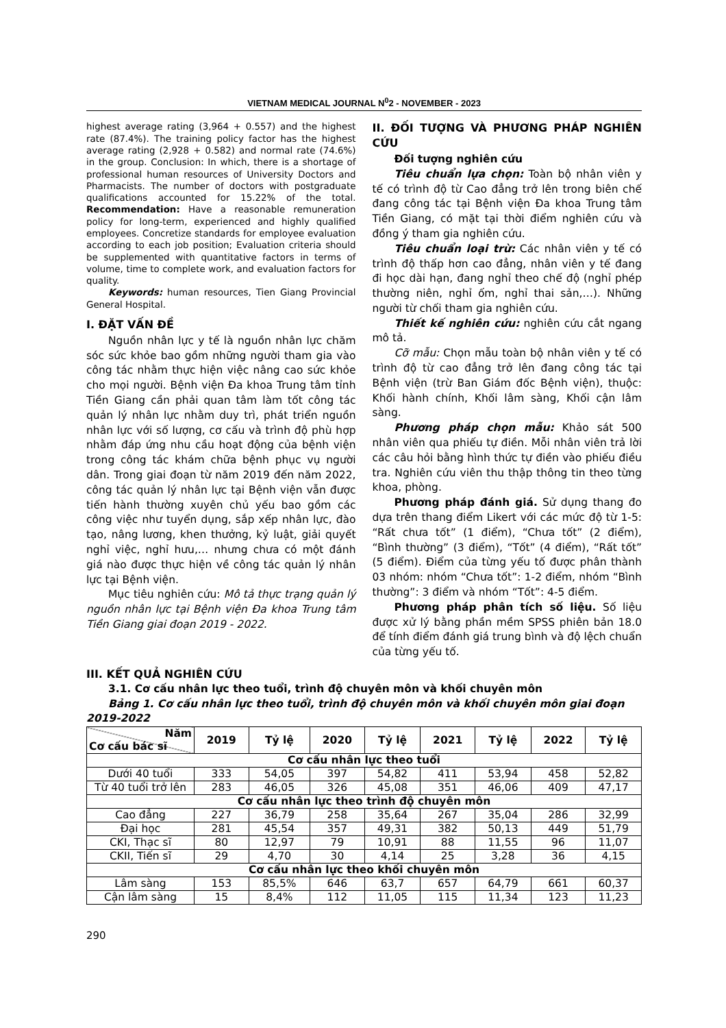VIETNAM MEDICAL JOURNAL N<sup>0</sup>2 - NOVEMBER - 2023
highest average rating (3,964 + 0.557) and the highest rate (87.4%). The training policy factor has the highest average rating (2,928 + 0.582) and normal rate (74.6%) in the group. Conclusion: In which, there is a shortage of professional human resources of University Doctors and Pharmacists. The number of doctors with postgraduate qualifications accounted for 15.22% of the total. Recommendation: Have a reasonable remuneration policy for long-term, experienced and highly qualified employees. Concretize standards for employee evaluation according to each job position; Evaluation criteria should be supplemented with quantitative factors in terms of volume, time to complete work, and evaluation factors for quality.
Keywords: human resources, Tien Giang Provincial General Hospital.
I. ĐẶT VẤN ĐỀ
Nguồn nhân lực y tế là nguồn nhân lực chăm sóc sức khỏe bao gồm những người tham gia vào công tác nhằm thực hiện việc nâng cao sức khỏe cho mọi người. Bệnh viện Đa khoa Trung tâm tỉnh Tiền Giang cần phải quan tâm làm tốt công tác quản lý nhân lực nhằm duy trì, phát triển nguồn nhân lực với số lượng, cơ cấu và trình độ phù hợp nhằm đáp ứng nhu cầu hoạt động của bệnh viện trong công tác khám chữa bệnh phục vụ người dân. Trong giai đoạn từ năm 2019 đến năm 2022, công tác quản lý nhân lực tại Bệnh viện vẫn được tiến hành thường xuyên chủ yếu bao gồm các công việc như tuyển dụng, sắp xếp nhân lực, đào tạo, nâng lương, khen thưởng, kỷ luật, giải quyết nghỉ việc, nghỉ hưu,… nhưng chưa có một đánh giá nào được thực hiện về công tác quản lý nhân lực tại Bệnh viện.
Mục tiêu nghiên cứu: Mô tả thực trạng quản lý nguồn nhân lực tại Bệnh viện Đa khoa Trung tâm Tiền Giang giai đoạn 2019 - 2022.
II. ĐỐI TƯỢNG VÀ PHƯƠNG PHÁP NGHIÊN CỨU
Đối tượng nghiên cứu
Tiêu chuẩn lựa chọn: Toàn bộ nhân viên y tế có trình độ từ Cao đẳng trở lên trong biên chế đang công tác tại Bệnh viện Đa khoa Trung tâm Tiền Giang, có mặt tại thời điểm nghiên cứu và đồng ý tham gia nghiên cứu.
Tiêu chuẩn loại trừ: Các nhân viên y tế có trình độ thấp hơn cao đẳng, nhân viên y tế đang đi học dài hạn, đang nghỉ theo chế độ (nghỉ phép thường niên, nghỉ ốm, nghỉ thai sản,…). Những người từ chối tham gia nghiên cứu.
Thiết kế nghiên cứu: nghiên cứu cắt ngang mô tả.
Cỡ mẫu: Chọn mẫu toàn bộ nhân viên y tế có trình độ từ cao đẳng trở lên đang công tác tại Bệnh viện (trừ Ban Giám đốc Bệnh viện), thuộc: Khối hành chính, Khối lâm sàng, Khối cận lâm sàng.
Phương pháp chọn mẫu: Khảo sát 500 nhân viên qua phiếu tự điền. Mỗi nhân viên trả lời các câu hỏi bằng hình thức tự điền vào phiếu điều tra. Nghiên cứu viên thu thập thông tin theo từng khoa, phòng.
Phương pháp đánh giá. Sử dụng thang đo dựa trên thang điểm Likert với các mức độ từ 1-5: “Rất chưa tốt” (1 điểm), “Chưa tốt” (2 điểm), “Bình thường” (3 điểm), “Tốt” (4 điểm), “Rất tốt” (5 điểm). Điểm của từng yếu tố được phân thành 03 nhóm: nhóm “Chưa tốt”: 1-2 điểm, nhóm “Bình thường”: 3 điểm và nhóm “Tốt”: 4-5 điểm.
Phương pháp phân tích số liệu. Số liệu được xử lý bằng phần mềm SPSS phiên bản 18.0 để tính điểm đánh giá trung bình và độ lệch chuẩn của từng yếu tố.
III. KẾT QUẢ NGHIÊN CỨU
3.1. Cơ cấu nhân lực theo tuổi, trình độ chuyên môn và khối chuyên môn
Bảng 1. Cơ cấu nhân lực theo tuổi, trình độ chuyên môn và khối chuyên môn giai đoạn 2019-2022
| Năm Cơ cấu bác sĩ | 2019 | Tỷ lệ | 2020 | Tỷ lệ | 2021 | Tỷ lệ | 2022 | Tỷ lệ |
| --- | --- | --- | --- | --- | --- | --- | --- | --- |
| Cơ cấu nhân lực theo tuổi | | | | | | | | |
| Dưới 40 tuổi | 333 | 54,05 | 397 | 54,82 | 411 | 53,94 | 458 | 52,82 |
| Từ 40 tuổi trở lên | 283 | 46,05 | 326 | 45,08 | 351 | 46,06 | 409 | 47,17 |
| Cơ cấu nhân lực theo trình độ chuyên môn | | | | | | | | |
| Cao đẳng | 227 | 36,79 | 258 | 35,64 | 267 | 35,04 | 286 | 32,99 |
| Đại học | 281 | 45,54 | 357 | 49,31 | 382 | 50,13 | 449 | 51,79 |
| CKI, Thạc sĩ | 80 | 12,97 | 79 | 10,91 | 88 | 11,55 | 96 | 11,07 |
| CKII, Tiến sĩ | 29 | 4,70 | 30 | 4,14 | 25 | 3,28 | 36 | 4,15 |
| Cơ cấu nhân lực theo khối chuyên môn | | | | | | | | |
| Lâm sàng | 153 | 85,5% | 646 | 63,7 | 657 | 64,79 | 661 | 60,37 |
| Cận lâm sàng | 15 | 8,4% | 112 | 11,05 | 115 | 11,34 | 123 | 11,23 |
290